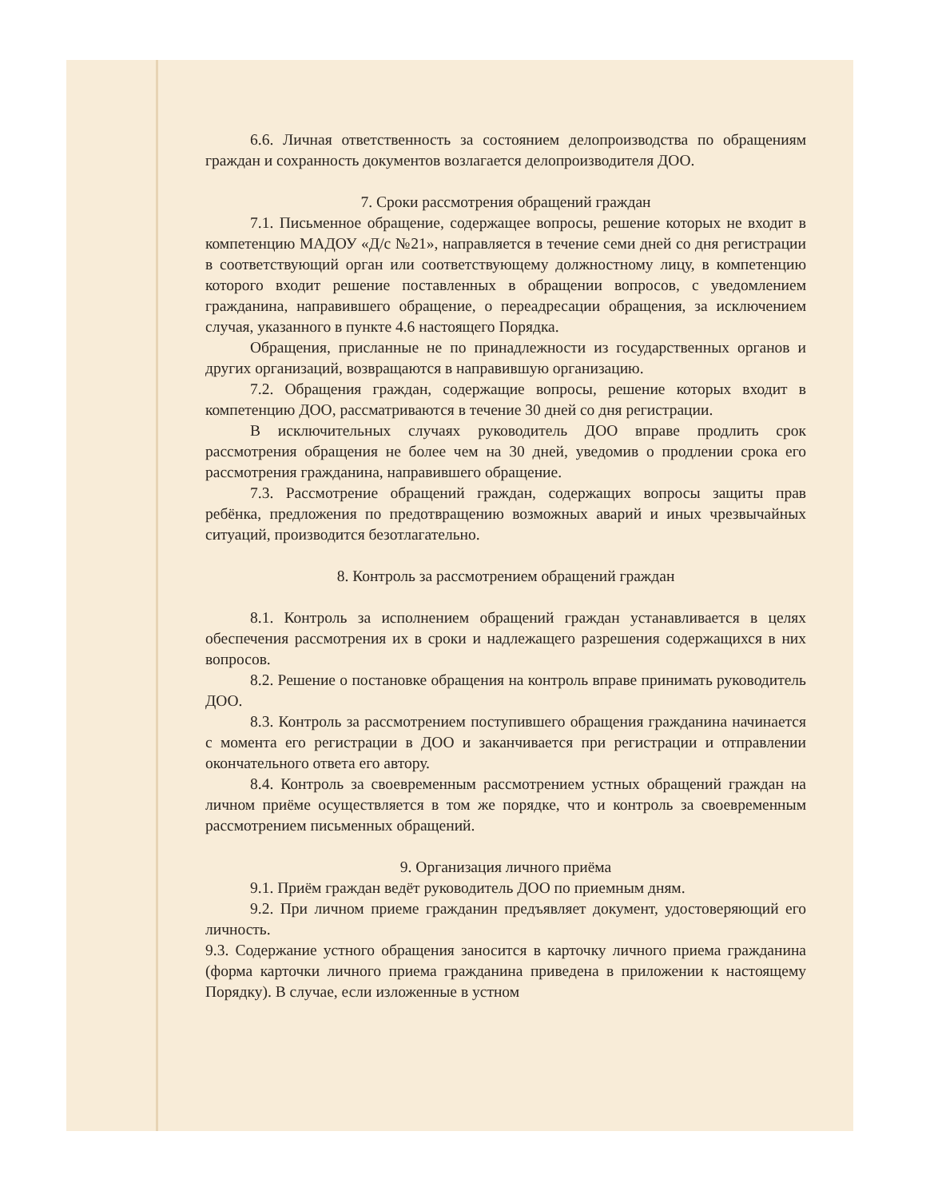6.6. Личная ответственность за состоянием делопроизводства по обращениям граждан и сохранность документов возлагается делопроизводителя ДОО.
7. Сроки рассмотрения обращений граждан
7.1. Письменное обращение, содержащее вопросы, решение которых не входит в компетенцию МАДОУ «Д/с №21», направляется в течение семи дней со дня регистрации в соответствующий орган или соответствующему должностному лицу, в компетенцию которого входит решение поставленных в обращении вопросов, с уведомлением гражданина, направившего обращение, о переадресации обращения, за исключением случая, указанного в пункте 4.6 настоящего Порядка.
Обращения, присланные не по принадлежности из государственных органов и других организаций, возвращаются в направившую организацию.
7.2. Обращения граждан, содержащие вопросы, решение которых входит в компетенцию ДОО, рассматриваются в течение 30 дней со дня регистрации.
В исключительных случаях руководитель ДОО вправе продлить срок рассмотрения обращения не более чем на 30 дней, уведомив о продлении срока его рассмотрения гражданина, направившего обращение.
7.3. Рассмотрение обращений граждан, содержащих вопросы защиты прав ребёнка, предложения по предотвращению возможных аварий и иных чрезвычайных ситуаций, производится безотлагательно.
8. Контроль за рассмотрением обращений граждан
8.1. Контроль за исполнением обращений граждан устанавливается в целях обеспечения рассмотрения их в сроки и надлежащего разрешения содержащихся в них вопросов.
8.2. Решение о постановке обращения на контроль вправе принимать руководитель ДОО.
8.3. Контроль за рассмотрением поступившего обращения гражданина начинается с момента его регистрации в ДОО и заканчивается при регистрации и отправлении окончательного ответа его автору.
8.4. Контроль за своевременным рассмотрением устных обращений граждан на личном приёме осуществляется в том же порядке, что и контроль за своевременным рассмотрением письменных обращений.
9. Организация личного приёма
9.1. Приём граждан ведёт руководитель ДОО по приемным дням.
9.2. При личном приеме гражданин предъявляет документ, удостоверяющий его личность.
9.3. Содержание устного обращения заносится в карточку личного приема гражданина (форма карточки личного приема гражданина приведена в приложении к настоящему Порядку). В случае, если изложенные в устном